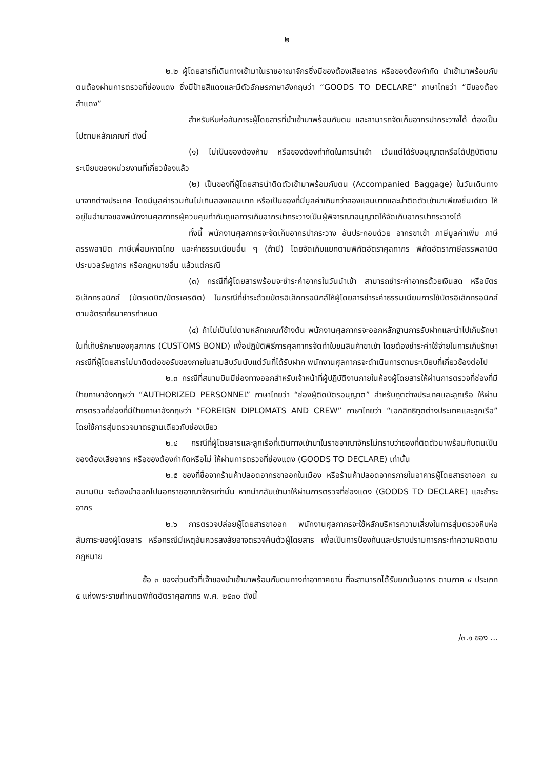๒
๒.๒ ผู้โดยสารที่เดินทางเข้ามาในราชอาณาจักรซึ่งมีของต้องเสียอากร หรือของต้องกำกัด นำเข้ามาพร้อมกับตนต้องผ่านการตรวจที่ช่องแดง ซึ่งมีป้ายสีแดงและมีตัวอักษรภาษาอังกฤษว่า “GOODS TO DECLARE” ภาษาไทยว่า “มีของต้องสำแดง”
สำหรับหีบห่อสัมภาระผู้โดยสารที่นำเข้ามาพร้อมกับตน และสามารถจัดเก็บอากรปากระวางได้ ต้องเป็นไปตามหลักเกณฑ์ ดังนี้
(๑) ไม่เป็นของต้องห้าม หรือของต้องกำกัดในการนำเข้า เว้นแต่ได้รับอนุญาตหรือได้ปฏิบัติตามระเบียบของหน่วยงานที่เกี่ยวข้องแล้ว
(๒) เป็นของที่ผู้โดยสารนำติดตัวเข้ามาพร้อมกับตน (Accompanied Baggage) ในวันเดินทางมาจากต่างประเทศ โดยมีมูลค่ารวมกันไม่เกินสองแสนบาท หรือเป็นของที่มีมูลค่าเกินกว่าสองแสนบาทและนำติดตัวเข้ามาเพียงชิ้นเดียว ให้อยู่ในอำนาจของพนักงานศุลกากรผู้ควบคุมกำกับดูแลการเก็บอากรปากระวางเป็นผู้พิจารณาอนุญาตให้จัดเก็บอากรปากระวางได้
ทั้งนี้ พนักงานศุลกากรจะจัดเก็บอากรปากระวาง อันประกอบด้วย อากรขาเข้า ภาษีมูลค่าเพิ่ม ภาษีสรรพสามิต ภาษีเพื่อมหาดไทย และค่าธรรมเนียมอื่น ๆ (ถ้ามี) โดยจัดเก็บแยกตามพิกัดอัตราศุลกากร พิกัดอัตราภาษีสรรพสามิต ประมวลรัษฎากร หรือกฎหมายอื่น แล้วแต่กรณี
(๓) กรณีที่ผู้โดยสารพร้อมจะชำระค่าอากรในวันนำเข้า สามารถชำระค่าอากรด้วยเงินสด หรือบัตรอิเล็กทรอนิกส์ (บัตรเดบิต/บัตรเครดิต) ในกรณีที่ชำระด้วยบัตรอิเล็กทรอนิกส์ให้ผู้โดยสารชำระค่าธรรมเนียมการใช้บัตรอิเล็กทรอนิกส์ตามอัตราที่ธนาคารกำหนด
(๔) ถ้าไม่เป็นไปตามหลักเกณฑ์ข้างต้น พนักงานศุลกากรจะออกหลักฐานการรับฝากและนำไปเก็บรักษาในที่เก็บรักษาของศุลกากร (CUSTOMS BOND) เพื่อปฏิบัติพิธีการศุลกากรจัดทำใบขนสินค้าขาเข้า โดยต้องชำระค่าใช้จ่ายในการเก็บรักษา กรณีที่ผู้โดยสารไม่มาติดต่อขอรับของภายในสามสิบวันนับแต่วันที่ได้รับฝาก พนักงานศุลกากรจะดำเนินการตามระเบียบที่เกี่ยวข้องต่อไป
๒.๓ กรณีที่สนามบินมีช่องทางออกสำหรับเจ้าหน้าที่ผู้ปฏิบัติงานภายในห้องผู้โดยสารให้ผ่านการตรวจที่ช่องที่มีป้ายภาษาอังกฤษว่า “AUTHORIZED PERSONNEL” ภาษาไทยว่า “ช่องผู้ติดบัตรอนุญาต” สำหรับทูตต่างประเทศและลูกเรือ ให้ผ่านการตรวจที่ช่องที่มีป้ายภาษาอังกฤษว่า “FOREIGN DIPLOMATS AND CREW” ภาษาไทยว่า “เอกสิทธิทูตต่างประเทศและลูกเรือ” โดยใช้การสุ่มตรวจมาตรฐานเดียวกับช่องเขียว
๒.๔ กรณีที่ผู้โดยสารและลูกเรือที่เดินทางเข้ามาในราชอาณาจักรไม่ทราบว่าของที่ติดตัวมาพร้อมกับตนเป็นของต้องเสียอากร หรือของต้องกำกัดหรือไม่ ให้ผ่านการตรวจที่ช่องแดง (GOODS TO DECLARE) เท่านั้น
๒.๕ ของที่ซื้อจากร้านค้าปลอดอากรขาออกในเมือง หรือร้านค้าปลอดอากรภายในอาคารผู้โดยสารขาออก ณ สนามบิน จะต้องนำออกไปนอกราชอาณาจักรเท่านั้น หากนำกลับเข้ามาให้ผ่านการตรวจที่ช่องแดง (GOODS TO DECLARE) และชำระอากร
๒.๖ การตรวจปล่อยผู้โดยสารขาออก พนักงานศุลกากรจะใช้หลักบริหารความเสี่ยงในการสุ่มตรวจหีบห่อสัมภาระของผู้โดยสาร หรือกรณีมีเหตุอันควรสงสัยอาจตรวจค้นตัวผู้โดยสาร เพื่อเป็นการป้องกันและปราบปรามการกระทำความผิดตามกฎหมาย
ข้อ ๓ ของส่วนตัวที่เจ้าของนำเข้ามาพร้อมกับตนทางท่าอากาศยาน ที่จะสามารถได้รับยกเว้นอากร ตามภาค ๔ ประเภท ๕ แห่งพระราชกำหนดพิกัดอัตราศุลกากร พ.ศ. ๒๕๓๐ ดังนี้
/๓.๑ ของ ...